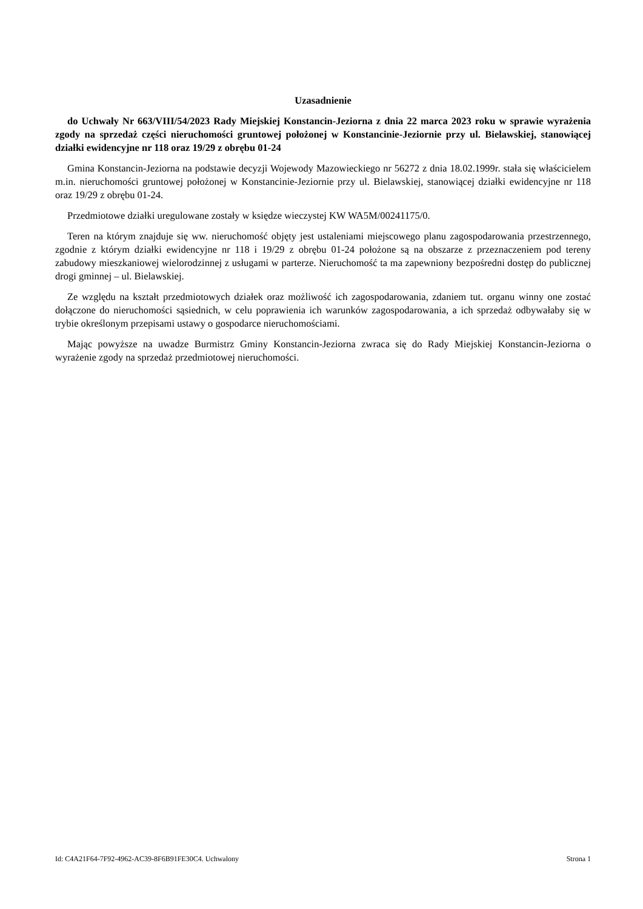Uzasadnienie
do Uchwały Nr 663/VIII/54/2023 Rady Miejskiej Konstancin-Jeziorna z dnia 22 marca 2023 roku w sprawie wyrażenia zgody na sprzedaż części nieruchomości gruntowej położonej w Konstancinie-Jeziornie przy ul. Bielawskiej, stanowiącej działki ewidencyjne nr 118 oraz 19/29 z obrębu 01-24
Gmina Konstancin-Jeziorna na podstawie decyzji Wojewody Mazowieckiego nr 56272 z dnia 18.02.1999r. stała się właścicielem m.in. nieruchomości gruntowej położonej w Konstancinie-Jeziornie przy ul. Bielawskiej, stanowiącej działki ewidencyjne nr 118 oraz 19/29 z obrębu 01-24.
Przedmiotowe działki uregulowane zostały w księdze wieczystej KW WA5M/00241175/0.
Teren na którym znajduje się ww. nieruchomość objęty jest ustaleniami miejscowego planu zagospodarowania przestrzennego, zgodnie z którym działki ewidencyjne nr 118 i 19/29 z obrębu 01-24 położone są na obszarze z przeznaczeniem pod tereny zabudowy mieszkaniowej wielorodzinnej z usługami w parterze. Nieruchomość ta ma zapewniony bezpośredni dostęp do publicznej drogi gminnej – ul. Bielawskiej.
Ze względu na kształt przedmiotowych działek oraz możliwość ich zagospodarowania, zdaniem tut. organu winny one zostać dołączone do nieruchomości sąsiednich, w celu poprawienia ich warunków zagospodarowania, a ich sprzedaż odbywałaby się w trybie określonym przepisami ustawy o gospodarce nieruchomościami.
Mając powyższe na uwadze Burmistrz Gminy Konstancin-Jeziorna zwraca się do Rady Miejskiej Konstancin-Jeziorna o wyrażenie zgody na sprzedaż przedmiotowej nieruchomości.
Id: C4A21F64-7F92-4962-AC39-8F6B91FE30C4. Uchwalony Strona 1